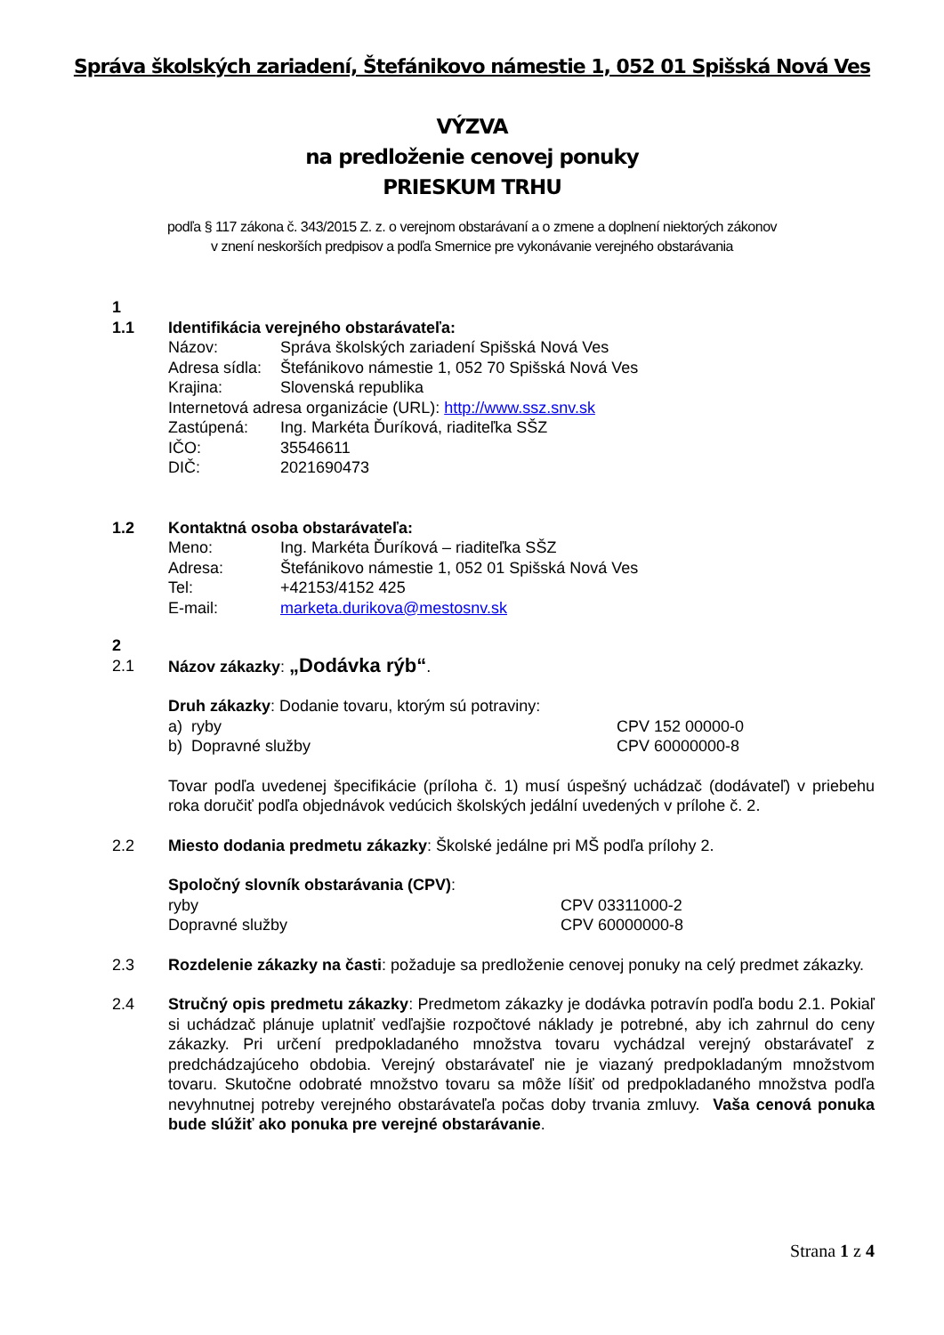Správa školských zariadení, Štefánikovo námestie 1, 052 01 Spišská Nová Ves
VÝZVA
na predloženie cenovej ponuky
PRIESKUM TRHU
podľa § 117 zákona č. 343/2015 Z. z. o verejnom obstarávaní a o zmene a doplnení niektorých zákonov
v znení neskorších predpisov a podľa Smernice pre vykonávanie verejného obstarávania
1
1.1 Identifikácia verejného obstarávateľa:
Názov: Správa školských zariadení Spišská Nová Ves
Adresa sídla: Štefánikovo námestie 1, 052 70 Spišská Nová Ves
Krajina: Slovenská republika
Internetová adresa organizácie (URL): http://www.ssz.snv.sk
Zastúpená: Ing. Markéta Ďuríková, riaditeľka SŠZ
IČO: 35546611
DIČ: 2021690473
1.2 Kontaktná osoba obstarávateľa:
Meno: Ing. Markéta Ďuríková – riaditeľka SŠZ
Adresa: Štefánikovo námestie 1, 052 01 Spišská Nová Ves
Tel: +42153/4152 425
E-mail: marketa.durikova@mestosnv.sk
2
2.1 Názov zákazky: „Dodávka rýb“.
Druh zákazky: Dodanie tovaru, ktorým sú potraviny:
a) ryby CPV 152 00000-0
b) Dopravné služby CPV 60000000-8
Tovar podľa uvedenej špecifikácie (príloha č. 1) musí úspešný uchádzač (dodávateľ) v priebehu roka doručiť podľa objednávok vedúcich školských jedální uvedených v prílohe č. 2.
2.2 Miesto dodania predmetu zákazky: Školské jedálne pri MŠ podľa prílohy 2.
Spoločný slovník obstarávania (CPV):
ryby CPV 03311000-2
Dopravné služby CPV 60000000-8
2.3 Rozdelenie zákazky na časti: požaduje sa predloženie cenovej ponuky na celý predmet zákazky.
2.4 Stručný opis predmetu zákazky: Predmetom zákazky je dodávka potravín podľa bodu 2.1. Pokiaľ si uchádzač plánuje uplatniť vedľajšie rozpočtové náklady je potrebné, aby ich zahrnul do ceny zákazky. Pri určení predpokladaného množstva tovaru vychádzal verejný obstarávateľ z predchádzajúceho obdobia. Verejný obstarávateľ nie je viazaný predpokladaným množstvom tovaru. Skutočne odobraté množstvo tovaru sa môže líšiť od predpokladaného množstva podľa nevyhnutnej potreby verejného obstarávateľa počas doby trvania zmluvy. Vaša cenová ponuka bude slúžiť ako ponuka pre verejné obstarávanie.
Strana 1 z 4